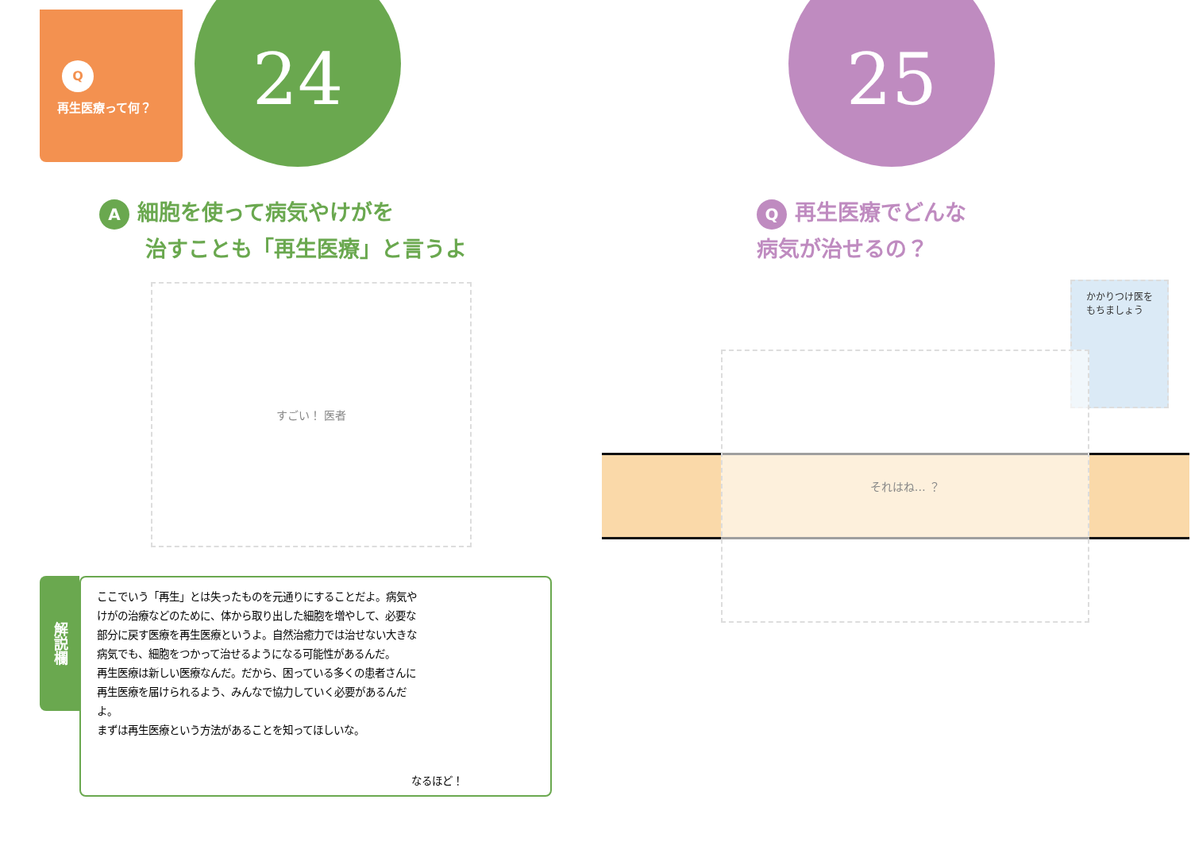Q
再生医療って何？
24
A細胞を使って病気やけがを
治すことも「再生医療」と言うよ
すごい！ 医者
解説欄
ここでいう「再生」とは失ったものを元通りにすることだよ。病気やけがの治療などのために、体から取り出した細胞を増やして、必要な部分に戻す医療を再生医療というよ。自然治癒力では治せない大きな病気でも、細胞をつかって治せるようになる可能性があるんだ。
再生医療は新しい医療なんだ。だから、困っている多くの患者さんに再生医療を届けられるよう、みんなで協力していく必要があるんだよ。
まずは再生医療という方法があることを知ってほしいな。
なるほど！
25
Q再生医療でどんな
病気が治せるの？
かかりつけ医を
もちましょう
それはね… ？